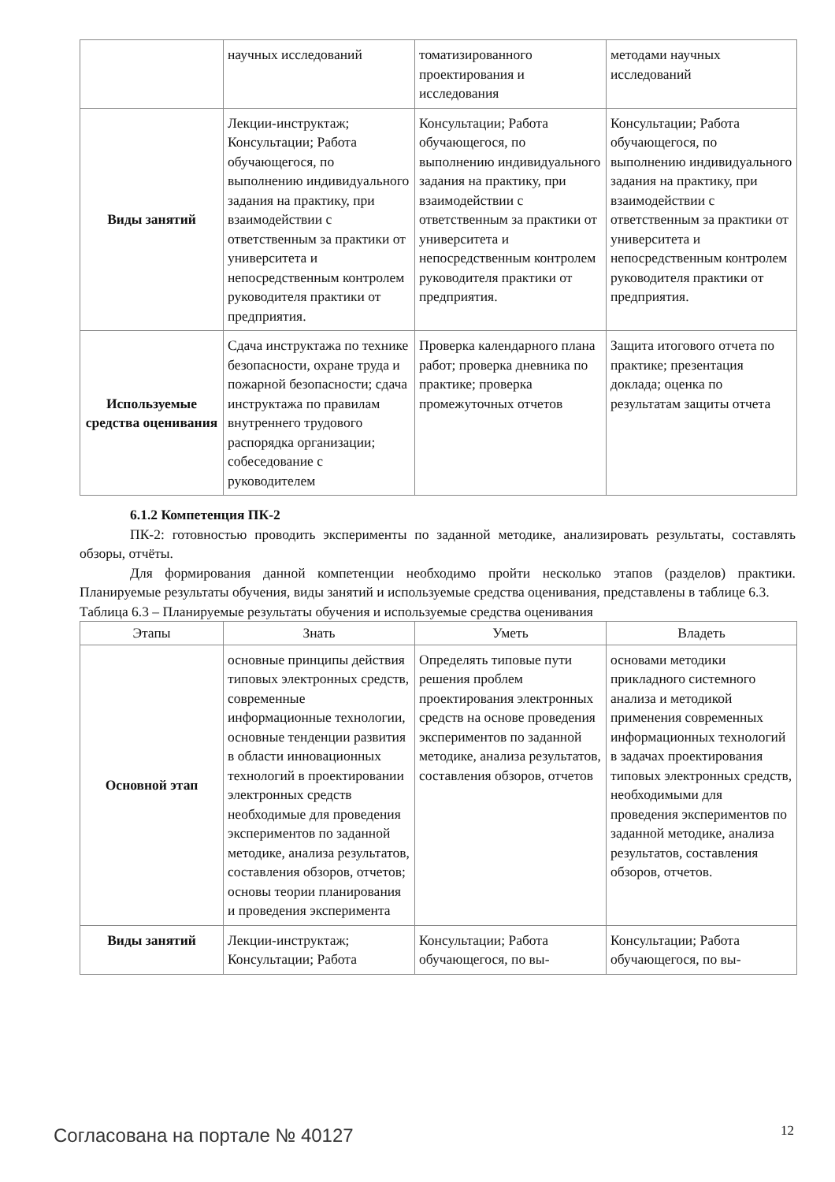| | научных исследований | томатизированного проектирования и исследования | методами научных исследований |
| Виды занятий | Лекции-инструктаж; Консультации; Работа обучающегося, по выполнению индивидуального задания на практику, при взаимодействии с ответственным за практики от университета и непосредственным контролем руководителя практики от предприятия. | Консультации; Работа обучающегося, по выполнению индивидуального задания на практику, при взаимодействии с ответственным за практики от университета и непосредственным контролем руководителя практики от предприятия. | Консультации; Работа обучающегося, по выполнению индивидуального задания на практику, при взаимодействии с ответственным за практики от университета и непосредственным контролем руководителя практики от предприятия. |
| Используемые средства оценивания | Сдача инструктажа по технике безопасности, охране труда и пожарной безопасности; сдача инструктажа по правилам внутреннего трудового распорядка организации; собеседование с руководителем | Проверка календарного плана работ; проверка дневника по практике; проверка промежуточных отчетов | Защита итогового отчета по практике; презентация доклада; оценка по результатам защиты отчета |
6.1.2 Компетенция ПК-2
ПК-2: готовностью проводить эксперименты по заданной методике, анализировать результаты, составлять обзоры, отчёты.
Для формирования данной компетенции необходимо пройти несколько этапов (разделов) практики. Планируемые результаты обучения, виды занятий и используемые средства оценивания, представлены в таблице 6.3.
Таблица 6.3 – Планируемые результаты обучения и используемые средства оценивания
| Этапы | Знать | Уметь | Владеть |
| --- | --- | --- | --- |
| Основной этап | основные принципы действия типовых электронных средств, современные информационные технологии, основные тенденции развития в области инновационных технологий в проектировании электронных средств необходимые для проведения экспериментов по заданной методике, анализа результатов, составления обзоров, отчетов; основы теории планирования и проведения эксперимента | Определять типовые пути решения проблем проектирования электронных средств на основе проведения экспериментов по заданной методике, анализа результатов, составления обзоров, отчетов | основами методики прикладного системного анализа и методикой применения современных информационных технологий в задачах проектирования типовых электронных средств, необходимыми для проведения экспериментов по заданной методике, анализа результатов, составления обзоров, отчетов. |
| Виды занятий | Лекции-инструктаж; Консультации; Работа | Консультации; Работа обучающегося, по вы- | Консультации; Работа обучающегося, по вы- |
Согласована на портале № 40127 12